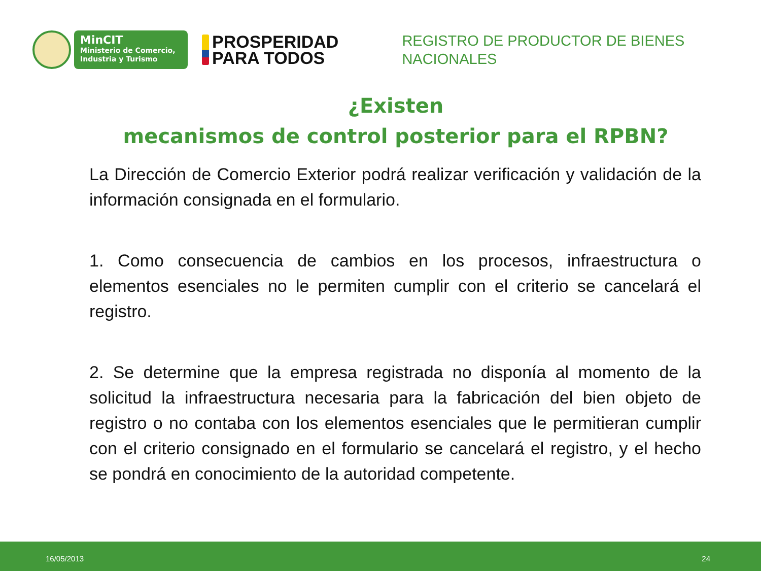MinCIT
Ministerio de Comercio,
Industria y Turismo
PROSPERIDAD
PARA TODOS
REGISTRO DE PRODUCTOR DE BIENES
NACIONALES
¿Existen
mecanismos de control posterior para el RPBN?
La Dirección de Comercio Exterior podrá realizar verificación y validación de la información consignada en el formulario.
1. Como consecuencia de cambios en los procesos, infraestructura o elementos esenciales no le permiten cumplir con el criterio se cancelará el registro.
2. Se determine que la empresa registrada no disponía al momento de la solicitud la infraestructura necesaria para la fabricación del bien objeto de registro o no contaba con los elementos esenciales que le permitieran cumplir con el criterio consignado en el formulario se cancelará el registro, y el hecho se pondrá en conocimiento de la autoridad competente.
16/05/2013 24